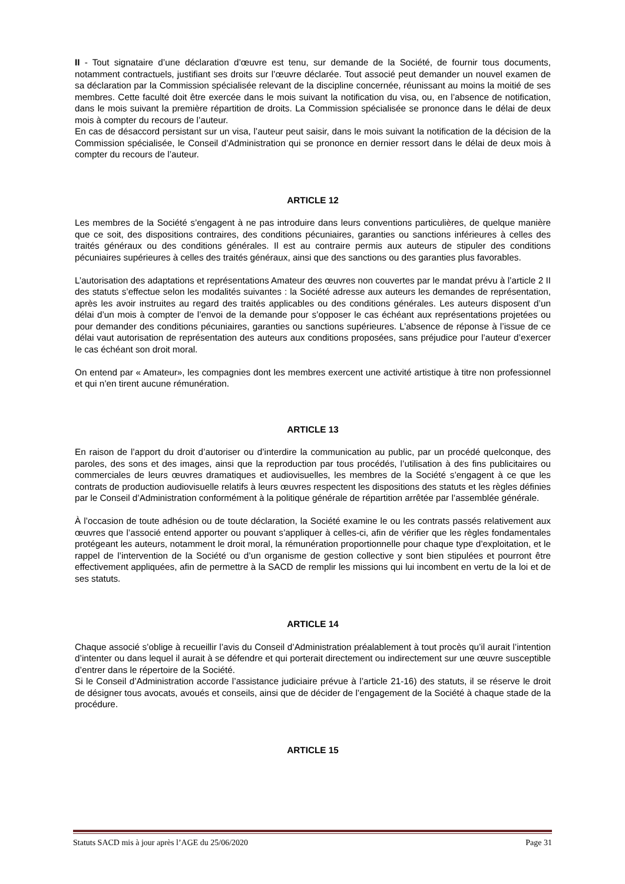II - Tout signataire d’une déclaration d’œuvre est tenu, sur demande de la Société, de fournir tous documents, notamment contractuels, justifiant ses droits sur l’œuvre déclarée. Tout associé peut demander un nouvel examen de sa déclaration par la Commission spécialisée relevant de la discipline concernée, réunissant au moins la moitié de ses membres. Cette faculté doit être exercée dans le mois suivant la notification du visa, ou, en l’absence de notification, dans le mois suivant la première répartition de droits. La Commission spécialisée se prononce dans le délai de deux mois à compter du recours de l’auteur.
En cas de désaccord persistant sur un visa, l’auteur peut saisir, dans le mois suivant la notification de la décision de la Commission spécialisée, le Conseil d’Administration qui se prononce en dernier ressort dans le délai de deux mois à compter du recours de l’auteur.
ARTICLE 12
Les membres de la Société s’engagent à ne pas introduire dans leurs conventions particulières, de quelque manière que ce soit, des dispositions contraires, des conditions pécuniaires, garanties ou sanctions inférieures à celles des traités généraux ou des conditions générales. Il est au contraire permis aux auteurs de stipuler des conditions pécuniaires supérieures à celles des traités généraux, ainsi que des sanctions ou des garanties plus favorables.
L’autorisation des adaptations et représentations Amateur des œuvres non couvertes par le mandat prévu à l’article 2 II des statuts s’effectue selon les modalités suivantes : la Société adresse aux auteurs les demandes de représentation, après les avoir instruites au regard des traités applicables ou des conditions générales. Les auteurs disposent d’un délai d’un mois à compter de l’envoi de la demande pour s’opposer le cas échéant aux représentations projetées ou pour demander des conditions pécuniaires, garanties ou sanctions supérieures. L’absence de réponse à l’issue de ce délai vaut autorisation de représentation des auteurs aux conditions proposées, sans préjudice pour l’auteur d’exercer le cas échéant son droit moral.
On entend par « Amateur», les compagnies dont les membres exercent une activité artistique à titre non professionnel et qui n’en tirent aucune rémunération.
ARTICLE 13
En raison de l’apport du droit d’autoriser ou d’interdire la communication au public, par un procédé quelconque, des paroles, des sons et des images, ainsi que la reproduction par tous procédés, l’utilisation à des fins publicitaires ou commerciales de leurs œuvres dramatiques et audiovisuelles, les membres de la Société s’engagent à ce que les contrats de production audiovisuelle relatifs à leurs œuvres respectent les dispositions des statuts et les règles définies par le Conseil d’Administration conformément à la politique générale de répartition arrêtée par l’assemblée générale.
À l’occasion de toute adhésion ou de toute déclaration, la Société examine le ou les contrats passés relativement aux œuvres que l’associé entend apporter ou pouvant s’appliquer à celles-ci, afin de vérifier que les règles fondamentales protégeant les auteurs, notamment le droit moral, la rémunération proportionnelle pour chaque type d’exploitation, et le rappel de l’intervention de la Société ou d’un organisme de gestion collective y sont bien stipulées et pourront être effectivement appliquées, afin de permettre à la SACD de remplir les missions qui lui incombent en vertu de la loi et de ses statuts.
ARTICLE 14
Chaque associé s’oblige à recueillir l’avis du Conseil d’Administration préalablement à tout procès qu’il aurait l’intention d’intenter ou dans lequel il aurait à se défendre et qui porterait directement ou indirectement sur une œuvre susceptible d’entrer dans le répertoire de la Société.
Si le Conseil d’Administration accorde l’assistance judiciaire prévue à l’article 21-16) des statuts, il se réserve le droit de désigner tous avocats, avoués et conseils, ainsi que de décider de l’engagement de la Société à chaque stade de la procédure.
ARTICLE 15
Statuts SACD mis à jour après l’AGE du 25/06/2020 Page 31